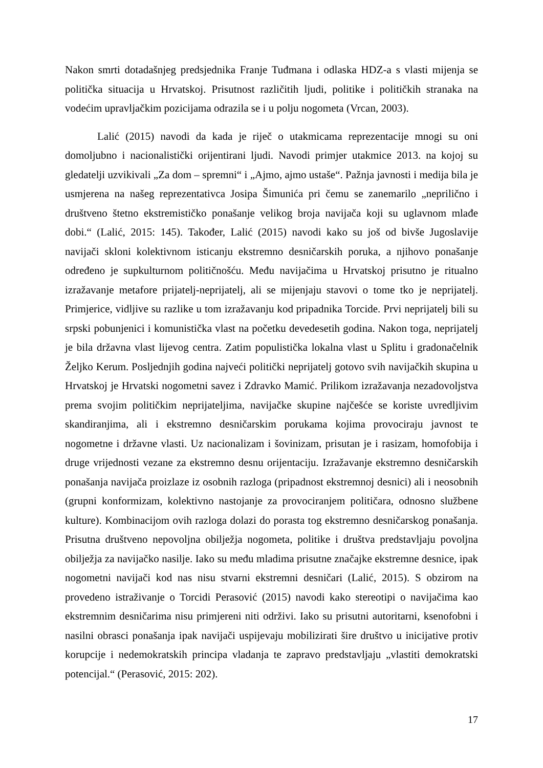Nakon smrti dotadašnjeg predsjednika Franje Tuđmana i odlaska HDZ-a s vlasti mijenja se politička situacija u Hrvatskoj. Prisutnost različitih ljudi, politike i političkih stranaka na vodećim upravljačkim pozicijama odrazila se i u polju nogometa (Vrcan, 2003).
Lalić (2015) navodi da kada je riječ o utakmicama reprezentacije mnogi su oni domoljubno i nacionalistički orijentirani ljudi. Navodi primjer utakmice 2013. na kojoj su gledatelji uzvikivali „Za dom – spremni“ i „Ajmo, ajmo ustaše“. Pažnja javnosti i medija bila je usmjerena na našeg reprezentativca Josipa Šimunića pri čemu se zanemarilo „neprilično i društveno štetno ekstremističko ponašanje velikog broja navijača koji su uglavnom mlađe dobi.“ (Lalić, 2015: 145). Također, Lalić (2015) navodi kako su još od bivše Jugoslavije navijači skloni kolektivnom isticanju ekstremno desničarskih poruka, a njihovo ponašanje određeno je supkulturnom političnošću. Među navijačima u Hrvatskoj prisutno je ritualno izražavanje metafore prijatelj-neprijatelj, ali se mijenjaju stavovi o tome tko je neprijatelj. Primjerice, vidljive su razlike u tom izražavanju kod pripadnika Torcide. Prvi neprijatelj bili su srpski pobunjenici i komunistička vlast na početku devedesetih godina. Nakon toga, neprijatelj je bila državna vlast lijevog centra. Zatim populistička lokalna vlast u Splitu i gradonačelnik Željko Kerum. Posljednjih godina najveći politički neprijatelj gotovo svih navijačkih skupina u Hrvatskoj je Hrvatski nogometni savez i Zdravko Mamić. Prilikom izražavanja nezadovoljstva prema svojim političkim neprijateljima, navijačke skupine najčešće se koriste uvredljivim skandiranjima, ali i ekstremno desničarskim porukama kojima provociraju javnost te nogometne i državne vlasti. Uz nacionalizam i šovinizam, prisutan je i rasizam, homofobija i druge vrijednosti vezane za ekstremno desnu orijentaciju. Izražavanje ekstremno desničarskih ponašanja navijača proizlaze iz osobnih razloga (pripadnost ekstremnoj desnici) ali i neosobnih (grupni konformizam, kolektivno nastojanje za provociranjem političara, odnosno službene kulture). Kombinacijom ovih razloga dolazi do porasta tog ekstremno desničarskog ponašanja. Prisutna društveno nepovoljna obilježja nogometa, politike i društva predstavljaju povoljna obilježja za navijačko nasilje. Iako su među mladima prisutne značajke ekstremne desnice, ipak nogometni navijači kod nas nisu stvarni ekstremni desničari (Lalić, 2015). S obzirom na provedeno istraživanje o Torcidi Perasović (2015) navodi kako stereotipi o navijačima kao ekstremnim desničarima nisu primjereni niti održivi. Iako su prisutni autoritarni, ksenofobni i nasilni obrasci ponašanja ipak navijači uspijevaju mobilizirati šire društvo u inicijative protiv korupcije i nedemokratskih principa vladanja te zapravo predstavljaju „vlastiti demokratski potencijal.“ (Perasović, 2015: 202).
17